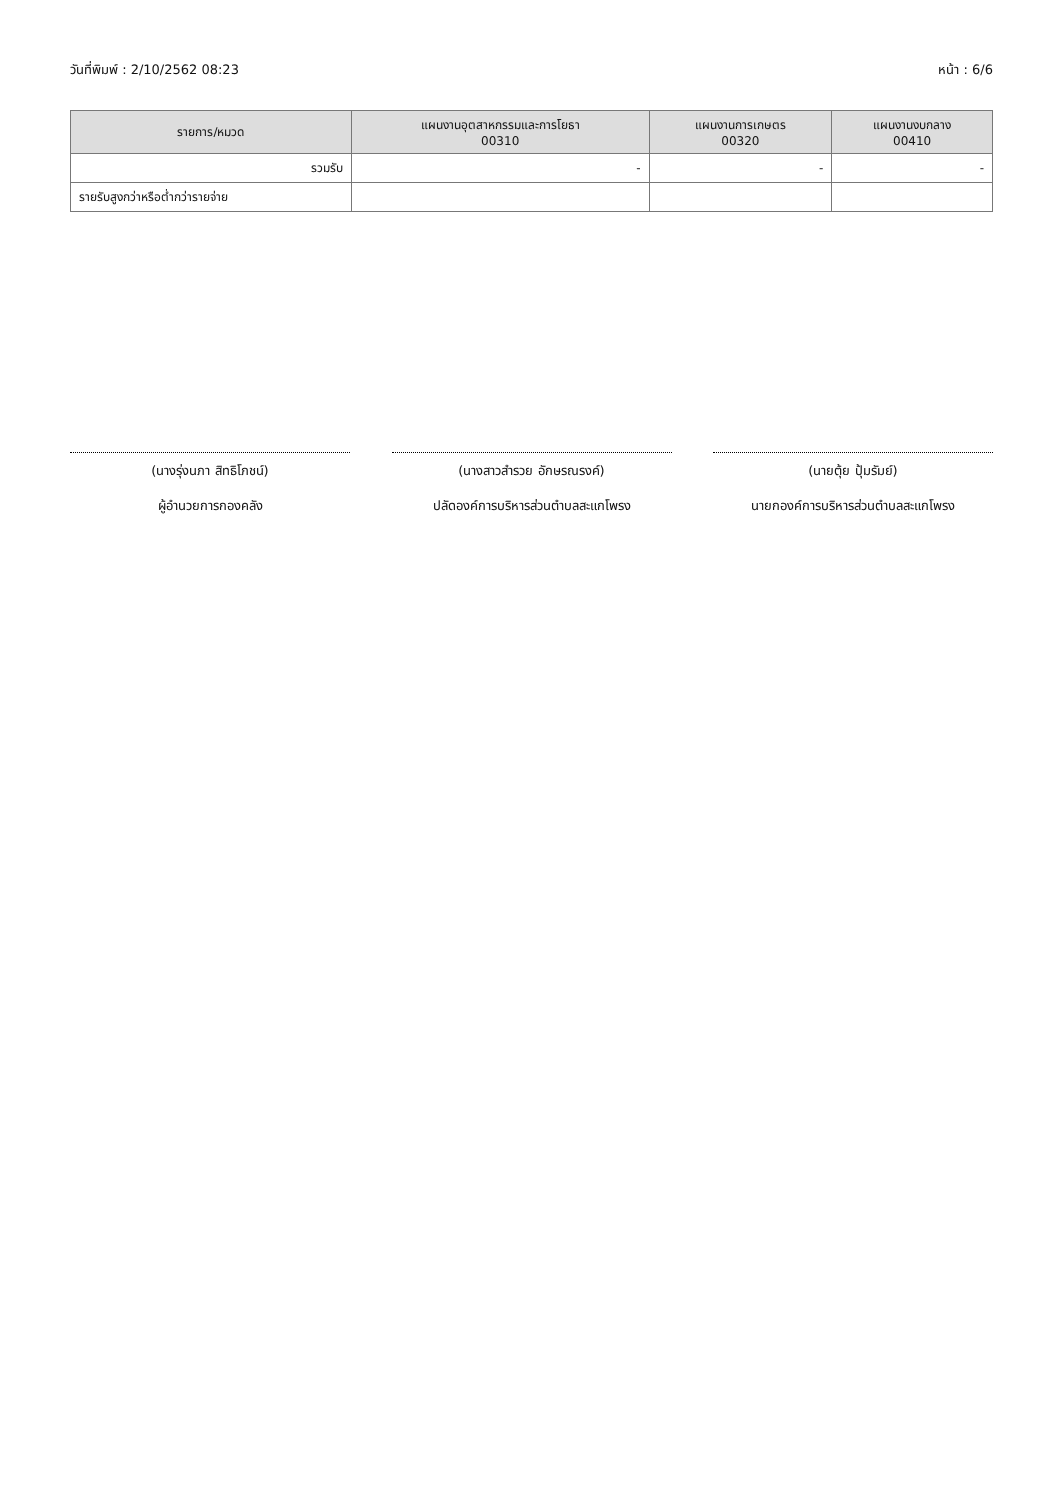วันที่พิมพ์ : 2/10/2562 08:23 หน้า : 6/6
| รายการ/หมวด | แผนงานอุตสาหกรรมและการโยธา 00310 | แผนงานการเกษตร 00320 | แผนงานงบกลาง 00410 |
| --- | --- | --- | --- |
| รวมรับ | - | - | - |
| รายรับสูงกว่าหรือต่ำกว่ารายจ่าย | | | |
(นางรุ่งนภา สิทธิโภชน์)
ผู้อำนวยการกองคลัง
(นางสาวสำรวย อักษรณรงค์)
ปลัดองค์การบริหารส่วนตำบลสะแกโพรง
(นายตุ้ย ปุ้มรัมย์)
นายกองค์การบริหารส่วนตำบลสะแกโพรง